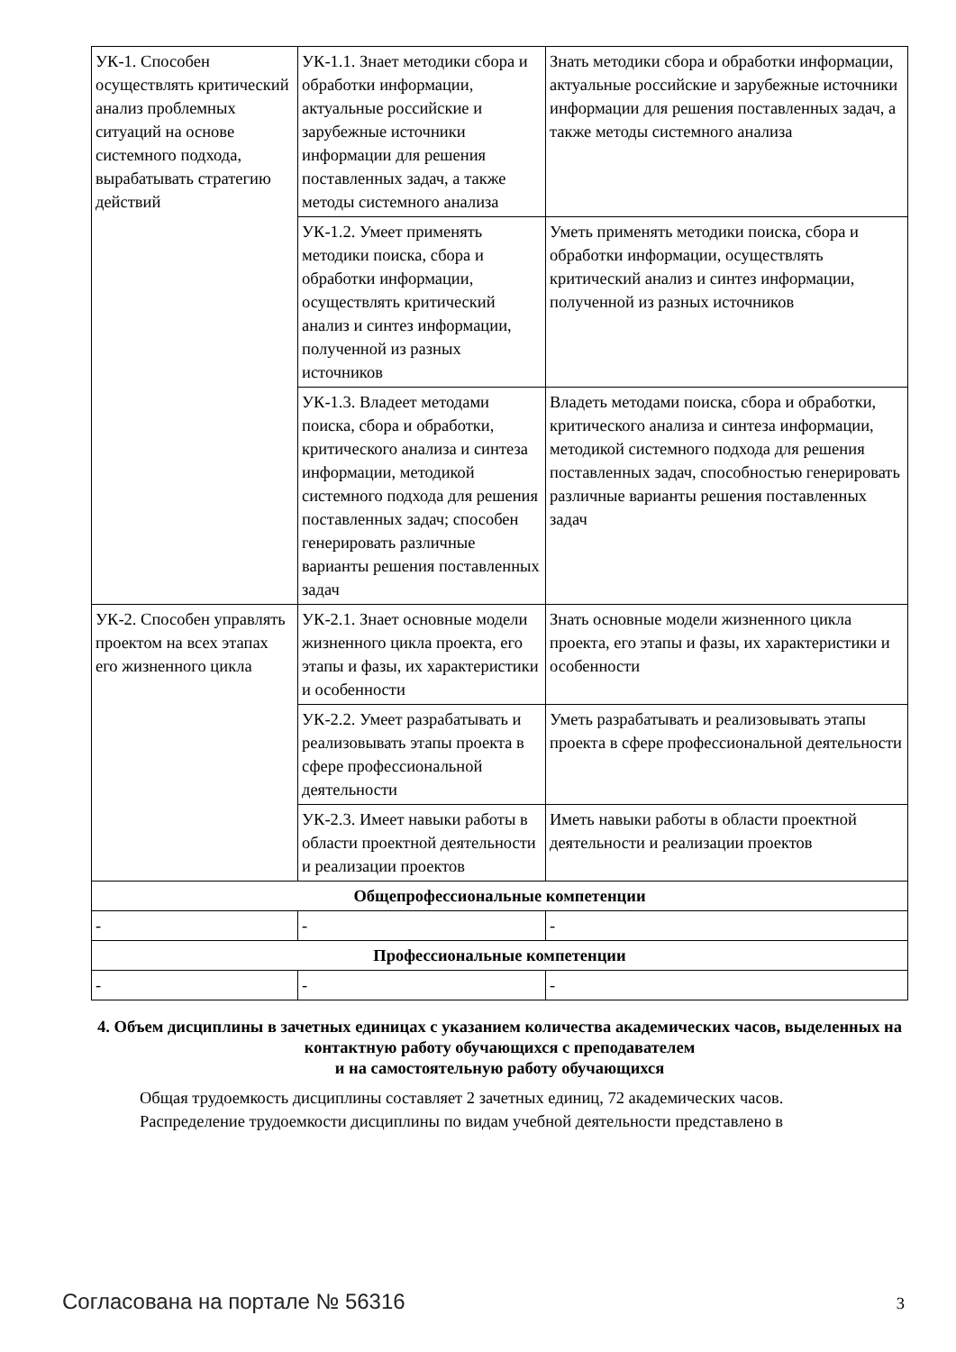| УК-1. Способен осуществлять критический анализ проблемных ситуаций на основе системного подхода, вырабатывать стратегию действий | УК-1.1. Знает методики сбора и обработки информации, актуальные российские и зарубежные источники информации для решения поставленных задач, а также методы системного анализа | Знать методики сбора и обработки информации, актуальные российские и зарубежные источники информации для решения поставленных задач, а также методы системного анализа |
| | УК-1.2. Умеет применять методики поиска, сбора и обработки информации, осуществлять критический анализ и синтез информации, полученной из разных источников | Уметь применять методики поиска, сбора и обработки информации, осуществлять критический анализ и синтез информации, полученной из разных источников |
| | УК-1.3. Владеет методами поиска, сбора и обработки, критического анализа и синтеза информации, методикой системного подхода для решения поставленных задач; способен генерировать различные варианты решения поставленных задач | Владеть методами поиска, сбора и обработки, критического анализа и синтеза информации, методикой системного подхода для решения поставленных задач, способностью генерировать различные варианты решения поставленных задач |
| УК-2. Способен управлять проектом на всех этапах его жизненного цикла | УК-2.1. Знает основные модели жизненного цикла проекта, его этапы и фазы, их характеристики и особенности | Знать основные модели жизненного цикла проекта, его этапы и фазы, их характеристики и особенности |
| | УК-2.2. Умеет разрабатывать и реализовывать этапы проекта в сфере профессиональной деятельности | Уметь разрабатывать и реализовывать этапы проекта в сфере профессиональной деятельности |
| | УК-2.3. Имеет навыки работы в области проектной деятельности и реализации проектов | Иметь навыки работы в области проектной деятельности и реализации проектов |
| Общепрофессиональные компетенции | | |
| - | - | - |
| Профессиональные компетенции | | |
| - | - | - |
4. Объем дисциплины в зачетных единицах с указанием количества академических часов, выделенных на контактную работу обучающихся с преподавателем
и на самостоятельную работу обучающихся
Общая трудоемкость дисциплины составляет 2 зачетных единиц, 72 академических часов.
Распределение трудоемкости дисциплины по видам учебной деятельности представлено в
Согласована на портале № 56316 3